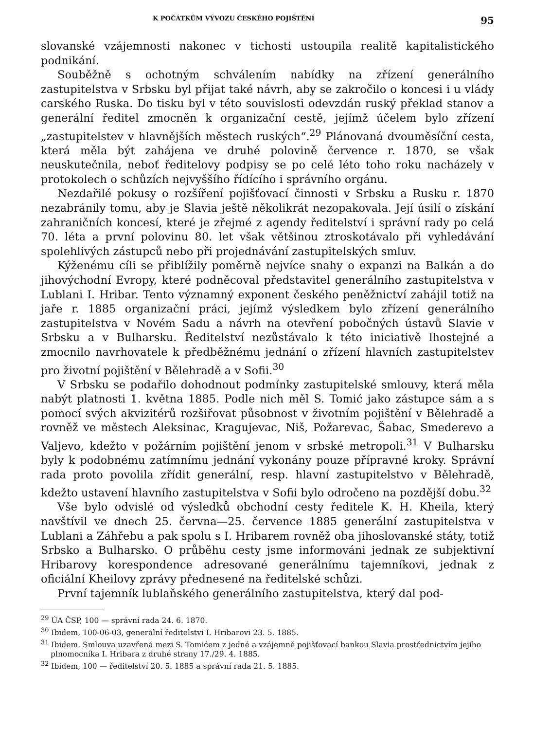K POČÁTKŮM VÝVOZU ČESKÉHO POJIŠTĚNÍ 95
slovanské vzájemnosti nakonec v tichosti ustoupila realitě kapitalistického podnikání.
Souběžně s ochotným schválením nabídky na zřízení generálního zastupitelstva v Srbsku byl přijat také návrh, aby se zakročilo o koncesi i u vlády carského Ruska. Do tisku byl v této souvislosti odevzdán ruský překlad stanov a generální ředitel zmocněn k organizační cestě, jejímž účelem bylo zřízení „zastupitelstev v hlavnějších městech ruských“.<sup>29</sup> Plánovaná dvouměsíční cesta, která měla být zahájena ve druhé polovině července r. 1870, se však neuskutečnila, neboť ředitelovy podpisy se po celé léto toho roku nacházely v protokolech o schůzích nejvyššího řídícího i správního orgánu.
Nezdařilé pokusy o rozšíření pojišťovací činnosti v Srbsku a Rusku r. 1870 nezabránily tomu, aby je Slavia ještě několikrát nezopakovala. Její úsilí o získání zahraničních koncesí, které je zřejmé z agendy ředitelství i správní rady po celá 70. léta a první polovinu 80. let však většinou ztroskotávalo při vyhledávání spolehlivých zástupců nebo při projednávání zastupitelských smluv.
Kýženému cíli se přiblížily poměrně nejvíce snahy o expanzi na Balkán a do jihovýchodní Evropy, které podněcoval představitel generálního zastupitelstva v Lublani I. Hribar. Tento významný exponent českého peněžnictví zahájil totiž na jaře r. 1885 organizační práci, jejímž výsledkem bylo zřízení generálního zastupitelstva v Novém Sadu a návrh na otevření pobočných ústavů Slavie v Srbsku a v Bulharsku. Ředitelství nezůstávalo k této iniciativě lhostejné a zmocnilo navrhovatele k předběžnému jednání o zřízení hlavních zastupitelstev pro životní pojištění v Bělehradě a v Sofii.<sup>30</sup>
V Srbsku se podařilo dohodnout podmínky zastupitelské smlouvy, která měla nabýt platnosti 1. května 1885. Podle nich měl S. Tomić jako zástupce sám a s pomocí svých akvizitérů rozšiřovat působnost v životním pojištění v Bělehradě a rovněž ve městech Aleksinac, Kragujevac, Niš, Požarevac, Šabac, Smederevo a Valjevo, kdežto v požárním pojištění jenom v srbské metropoli.<sup>31</sup> V Bulharsku byly k podobnému zatímnímu jednání vykonány pouze přípravné kroky. Správní rada proto povolila zřídit generální, resp. hlavní zastupitelstvo v Bělehradě, kdežto ustavení hlavního zastupitelstva v Sofii bylo odročeno na pozdější dobu.<sup>32</sup>
Vše bylo odvislé od výsledků obchodní cesty ředitele K. H. Kheila, který navštívil ve dnech 25. června—25. července 1885 generální zastupitelstva v Lublani a Záhřebu a pak spolu s I. Hribarem rovněž oba jihoslovanské státy, totiž Srbsko a Bulharsko. O průběhu cesty jsme informováni jednak ze subjektivní Hribarovy korespondence adresované generálnímu tajemníkovi, jednak z oficiální Kheilovy zprávy přednesené na ředitelské schůzi.
První tajemník lublaňského generálního zastupitelstva, který dal pod-
<sup>29</sup> ÚA ČSP, 100 — správní rada 24. 6. 1870.
<sup>30</sup> Ibidem, 100-06-03, generální ředitelství I. Hribarovi 23. 5. 1885.
<sup>31</sup> Ibidem, Smlouva uzavřená mezi S. Tomićem z jedné a vzájemně pojišťovací bankou Slavia prostřednictvím jejího plnomocníka I. Hribara z druhé strany 17./29. 4. 1885.
<sup>32</sup> Ibidem, 100 — ředitelství 20. 5. 1885 a správní rada 21. 5. 1885.